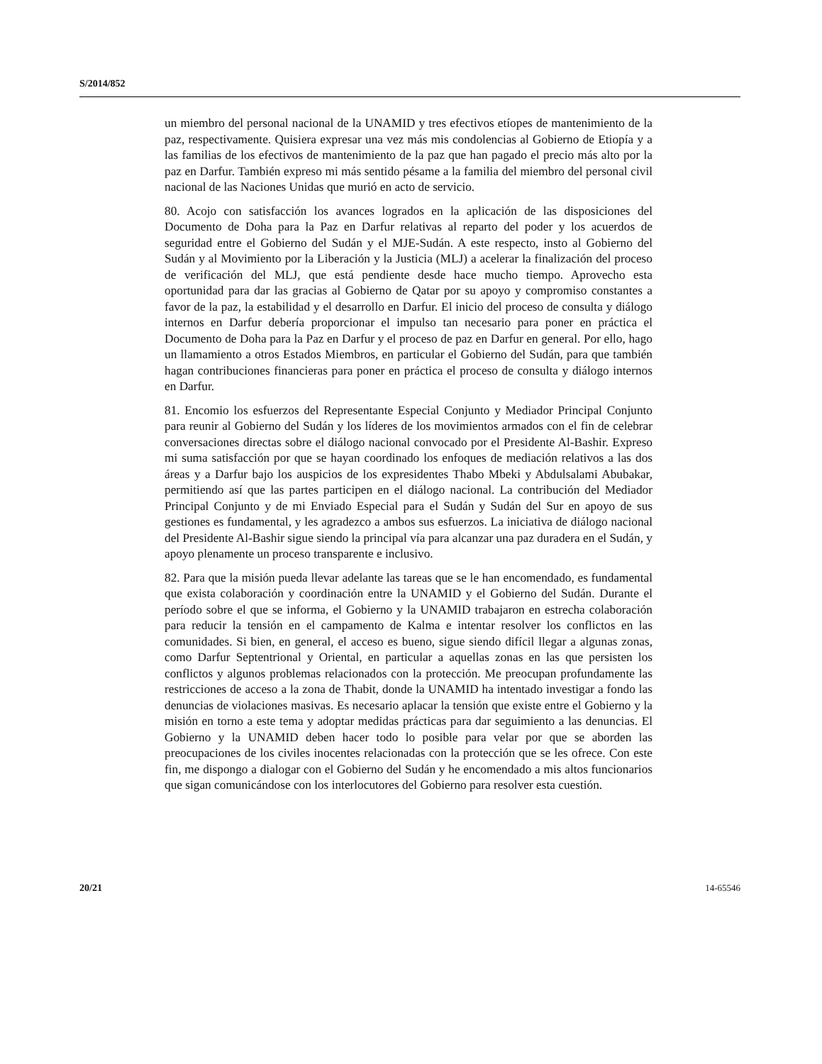S/2014/852
un miembro del personal nacional de la UNAMID y tres efectivos etíopes de mantenimiento de la paz, respectivamente. Quisiera expresar una vez más mis condolencias al Gobierno de Etiopía y a las familias de los efectivos de mantenimiento de la paz que han pagado el precio más alto por la paz en Darfur. También expreso mi más sentido pésame a la familia del miembro del personal civil nacional de las Naciones Unidas que murió en acto de servicio.
80. Acojo con satisfacción los avances logrados en la aplicación de las disposiciones del Documento de Doha para la Paz en Darfur relativas al reparto del poder y los acuerdos de seguridad entre el Gobierno del Sudán y el MJE-Sudán. A este respecto, insto al Gobierno del Sudán y al Movimiento por la Liberación y la Justicia (MLJ) a acelerar la finalización del proceso de verificación del MLJ, que está pendiente desde hace mucho tiempo. Aprovecho esta oportunidad para dar las gracias al Gobierno de Qatar por su apoyo y compromiso constantes a favor de la paz, la estabilidad y el desarrollo en Darfur. El inicio del proceso de consulta y diálogo internos en Darfur debería proporcionar el impulso tan necesario para poner en práctica el Documento de Doha para la Paz en Darfur y el proceso de paz en Darfur en general. Por ello, hago un llamamiento a otros Estados Miembros, en particular el Gobierno del Sudán, para que también hagan contribuciones financieras para poner en práctica el proceso de consulta y diálogo internos en Darfur.
81. Encomio los esfuerzos del Representante Especial Conjunto y Mediador Principal Conjunto para reunir al Gobierno del Sudán y los líderes de los movimientos armados con el fin de celebrar conversaciones directas sobre el diálogo nacional convocado por el Presidente Al-Bashir. Expreso mi suma satisfacción por que se hayan coordinado los enfoques de mediación relativos a las dos áreas y a Darfur bajo los auspicios de los expresidentes Thabo Mbeki y Abdulsalami Abubakar, permitiendo así que las partes participen en el diálogo nacional. La contribución del Mediador Principal Conjunto y de mi Enviado Especial para el Sudán y Sudán del Sur en apoyo de sus gestiones es fundamental, y les agradezco a ambos sus esfuerzos. La iniciativa de diálogo nacional del Presidente Al-Bashir sigue siendo la principal vía para alcanzar una paz duradera en el Sudán, y apoyo plenamente un proceso transparente e inclusivo.
82. Para que la misión pueda llevar adelante las tareas que se le han encomendado, es fundamental que exista colaboración y coordinación entre la UNAMID y el Gobierno del Sudán. Durante el período sobre el que se informa, el Gobierno y la UNAMID trabajaron en estrecha colaboración para reducir la tensión en el campamento de Kalma e intentar resolver los conflictos en las comunidades. Si bien, en general, el acceso es bueno, sigue siendo difícil llegar a algunas zonas, como Darfur Septentrional y Oriental, en particular a aquellas zonas en las que persisten los conflictos y algunos problemas relacionados con la protección. Me preocupan profundamente las restricciones de acceso a la zona de Thabit, donde la UNAMID ha intentado investigar a fondo las denuncias de violaciones masivas. Es necesario aplacar la tensión que existe entre el Gobierno y la misión en torno a este tema y adoptar medidas prácticas para dar seguimiento a las denuncias. El Gobierno y la UNAMID deben hacer todo lo posible para velar por que se aborden las preocupaciones de los civiles inocentes relacionadas con la protección que se les ofrece. Con este fin, me dispongo a dialogar con el Gobierno del Sudán y he encomendado a mis altos funcionarios que sigan comunicándose con los interlocutores del Gobierno para resolver esta cuestión.
20/21 14-65546